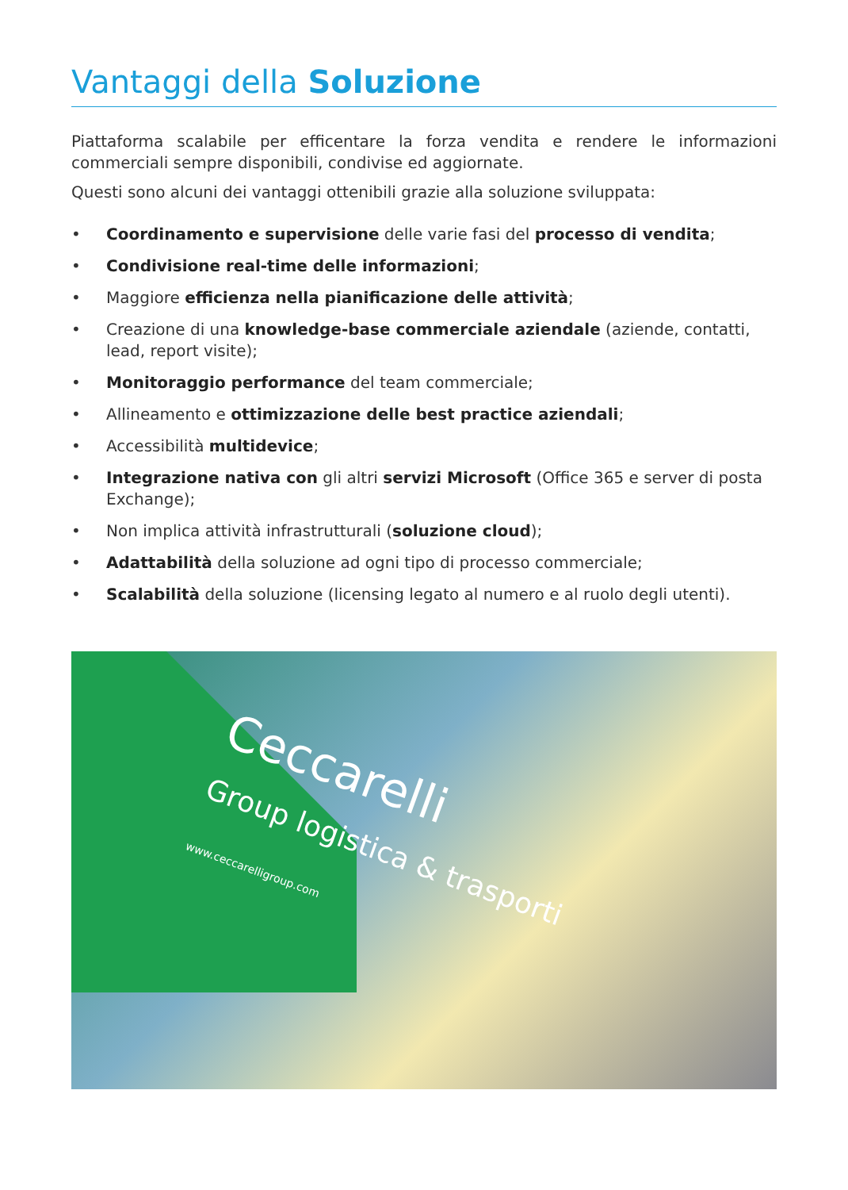Vantaggi della Soluzione
Piattaforma scalabile per efficentare la forza vendita e rendere le informazioni commerciali sempre disponibili, condivise ed aggiornate.
Questi sono alcuni dei vantaggi ottenibili grazie alla soluzione sviluppata:
• Coordinamento e supervisione delle varie fasi del processo di vendita;
• Condivisione real-time delle informazioni;
• Maggiore efficienza nella pianificazione delle attività;
• Creazione di una knowledge-base commerciale aziendale (aziende, contatti, lead, report visite);
• Monitoraggio performance del team commerciale;
• Allineamento e ottimizzazione delle best practice aziendali;
• Accessibilità multidevice;
• Integrazione nativa con gli altri servizi Microsoft (Office 365 e server di posta Exchange);
• Non implica attività infrastrutturali (soluzione cloud);
• Adattabilità della soluzione ad ogni tipo di processo commerciale;
• Scalabilità della soluzione (licensing legato al numero e al ruolo degli utenti).
Ceccarelli
Group logistica & trasporti
www.ceccarelligroup.com